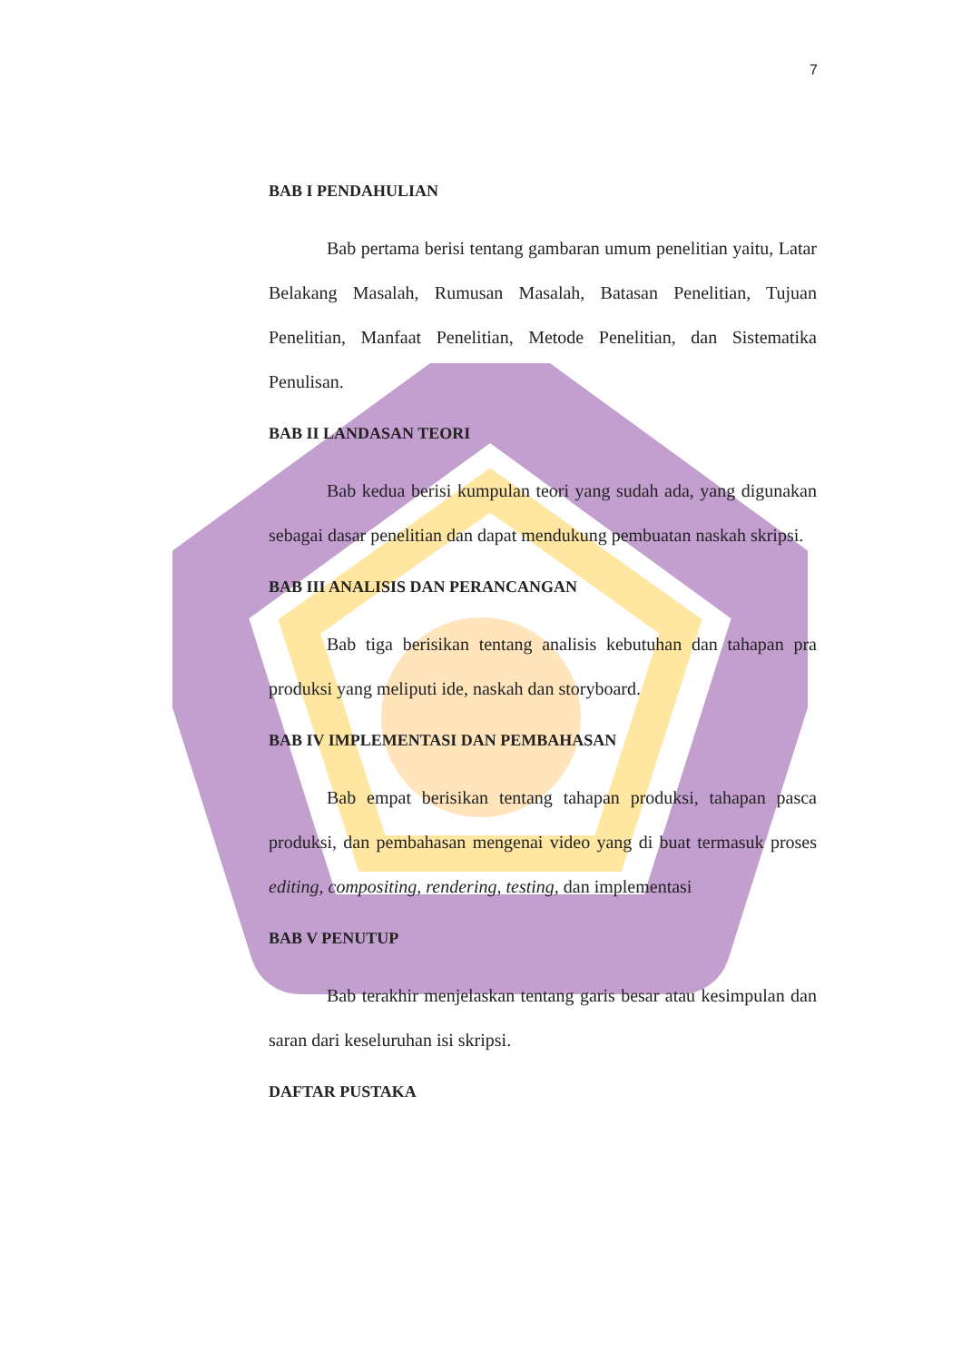7
BAB I PENDAHULIAN
Bab pertama berisi tentang gambaran umum penelitian yaitu, Latar Belakang Masalah, Rumusan Masalah, Batasan Penelitian, Tujuan Penelitian, Manfaat Penelitian, Metode Penelitian, dan Sistematika Penulisan.
BAB II LANDASAN TEORI
Bab kedua berisi kumpulan teori yang sudah ada, yang digunakan sebagai dasar penelitian dan dapat mendukung pembuatan naskah skripsi.
BAB III ANALISIS DAN PERANCANGAN
Bab tiga berisikan tentang analisis kebutuhan dan tahapan pra produksi yang meliputi ide, naskah dan storyboard.
BAB IV IMPLEMENTASI DAN PEMBAHASAN
Bab empat berisikan tentang tahapan produksi, tahapan pasca produksi, dan pembahasan mengenai video yang di buat termasuk proses editing, compositing, rendering, testing, dan implementasi
BAB V PENUTUP
Bab terakhir menjelaskan tentang garis besar atau kesimpulan dan saran dari keseluruhan isi skripsi.
DAFTAR PUSTAKA